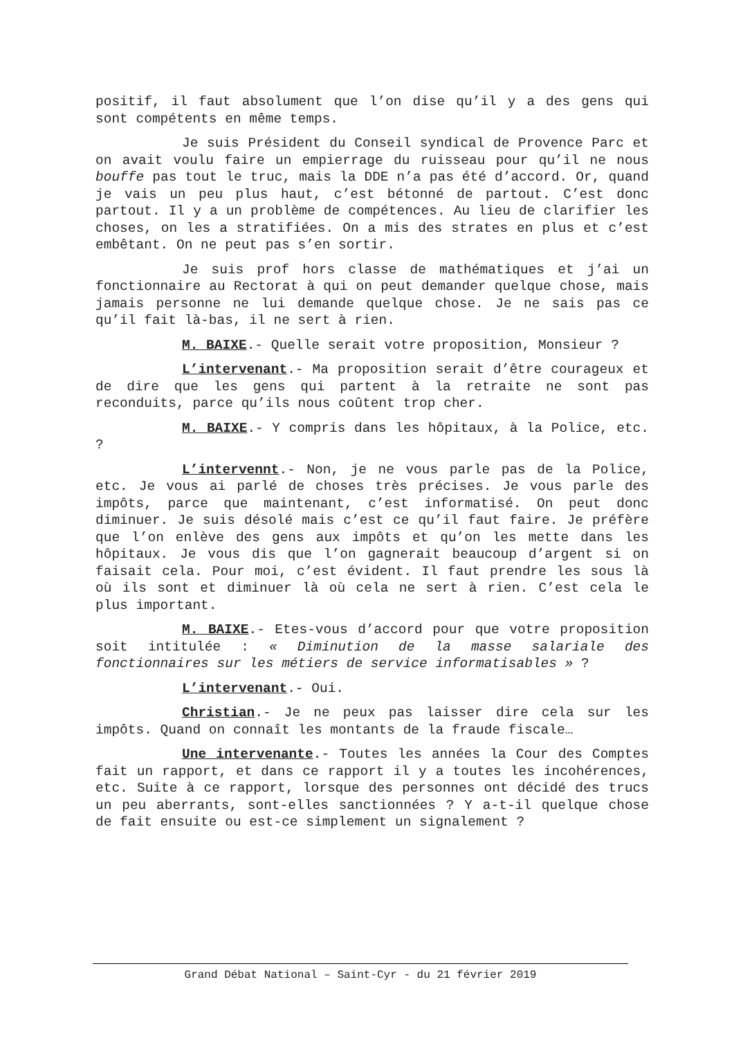positif, il faut absolument que l’on dise qu’il y a des gens qui sont compétents en même temps.
Je suis Président du Conseil syndical de Provence Parc et on avait voulu faire un empierrage du ruisseau pour qu’il ne nous bouffe pas tout le truc, mais la DDE n’a pas été d’accord. Or, quand je vais un peu plus haut, c’est bétonné de partout. C’est donc partout. Il y a un problème de compétences. Au lieu de clarifier les choses, on les a stratifiées. On a mis des strates en plus et c’est embêtant. On ne peut pas s’en sortir.
Je suis prof hors classe de mathématiques et j’ai un fonctionnaire au Rectorat à qui on peut demander quelque chose, mais jamais personne ne lui demande quelque chose. Je ne sais pas ce qu’il fait là-bas, il ne sert à rien.
M. BAIXE.- Quelle serait votre proposition, Monsieur ?
L’intervenant.- Ma proposition serait d’être courageux et de dire que les gens qui partent à la retraite ne sont pas reconduits, parce qu’ils nous coûtent trop cher.
M. BAIXE.- Y compris dans les hôpitaux, à la Police, etc. ?
L’intervennt.- Non, je ne vous parle pas de la Police, etc. Je vous ai parlé de choses très précises. Je vous parle des impôts, parce que maintenant, c’est informatisé. On peut donc diminuer. Je suis désolé mais c’est ce qu’il faut faire. Je préfère que l’on enlève des gens aux impôts et qu’on les mette dans les hôpitaux. Je vous dis que l’on gagnerait beaucoup d’argent si on faisait cela. Pour moi, c’est évident. Il faut prendre les sous là où ils sont et diminuer là où cela ne sert à rien. C’est cela le plus important.
M. BAIXE.- Etes-vous d’accord pour que votre proposition soit intitulée : « Diminution de la masse salariale des fonctionnaires sur les métiers de service informatisables » ?
L’intervenant.- Oui.
Christian.- Je ne peux pas laisser dire cela sur les impôts. Quand on connaît les montants de la fraude fiscale…
Une intervenante.- Toutes les années la Cour des Comptes fait un rapport, et dans ce rapport il y a toutes les incohérences, etc. Suite à ce rapport, lorsque des personnes ont décidé des trucs un peu aberrants, sont-elles sanctionnées ? Y a-t-il quelque chose de fait ensuite ou est-ce simplement un signalement ?
Grand Débat National – Saint-Cyr - du 21 février 2019